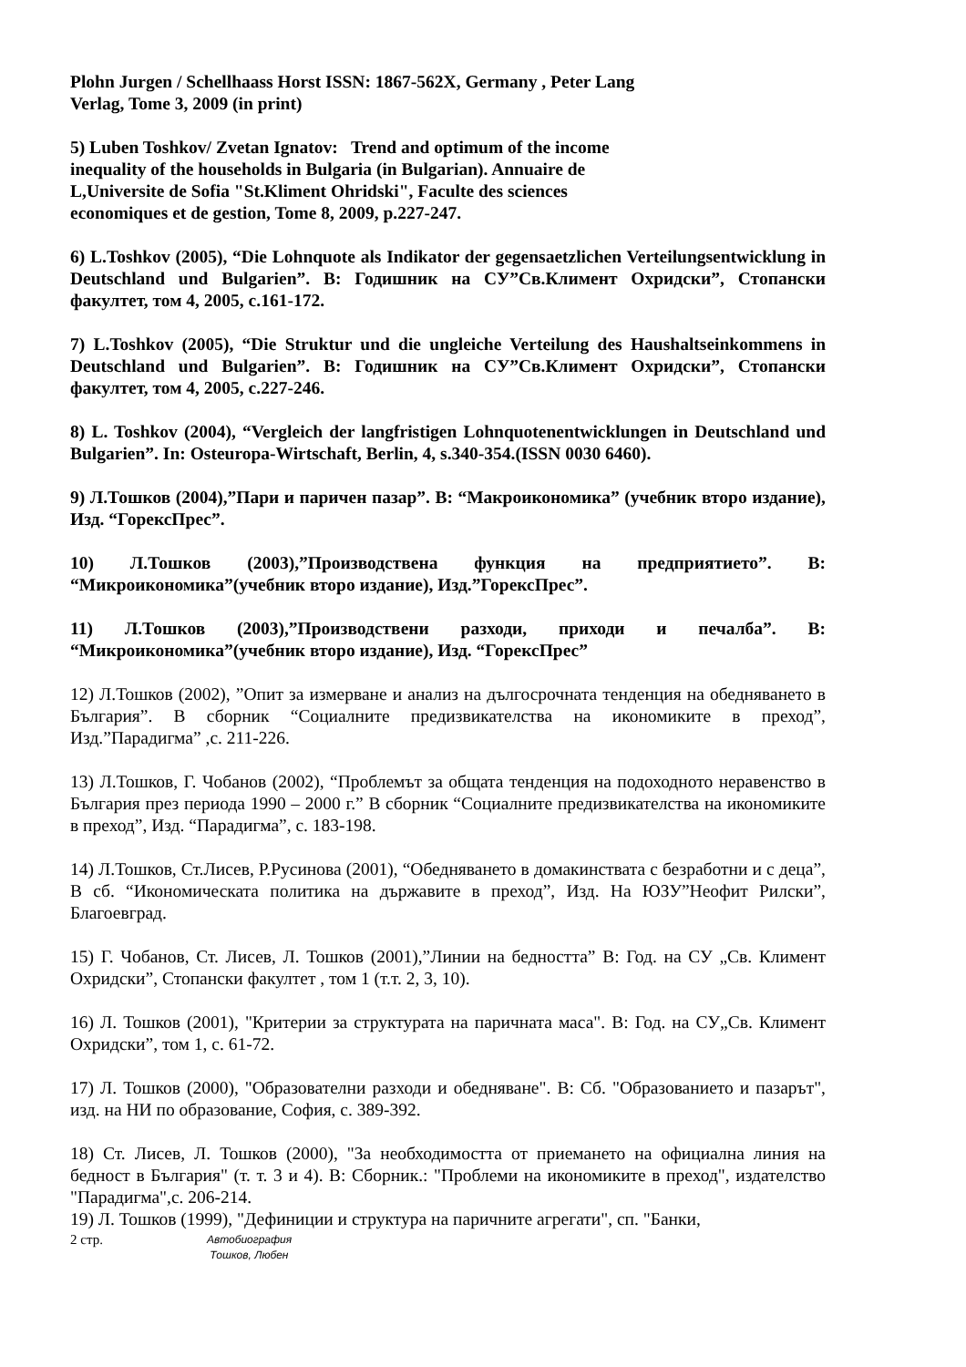Plohn Jurgen / Schellhaass Horst ISSN: 1867-562X, Germany , Peter Lang
Verlag, Tome 3, 2009 (in print)
5) Luben Toshkov/ Zvetan Ignatov: Trend and optimum of the income
inequality of the households in Bulgaria (in Bulgarian). Annuaire de
L,Universite de Sofia "St.Kliment Ohridski", Faculte des sciences
economiques et de gestion, Tome 8, 2009, p.227-247.
6) L.Toshkov (2005), “Die Lohnquote als Indikator der gegensaetzlichen Verteilungsentwicklung in Deutschland und Bulgarien”. В: Годишник на СУ”Св.Климент Охридски”, Стопански факултет, том 4, 2005, с.161-172.
7) L.Toshkov (2005), “Die Struktur und die ungleiche Verteilung des Haushaltseinkommens in Deutschland und Bulgarien”. В: Годишник на СУ”Св.Климент Охридски”, Стопански факултет, том 4, 2005, с.227-246.
8) L. Toshkov (2004), “Vergleich der langfristigen Lohnquotenentwicklungen in Deutschland und Bulgarien”. In: Osteuropa-Wirtschaft, Berlin, 4, s.340-354.(ISSN 0030 6460).
9) Л.Тошков (2004),”Пари и паричен пазар”. В: “Макроикономика” (учебник второ издание), Изд. “ГорексПрес”.
10) Л.Тошков (2003),”Производствена функция на предприятието”. В: “Микроикономика”(учебник второ издание), Изд.”ГорексПрес”.
11) Л.Тошков (2003),”Производствени разходи, приходи и печалба”. В: “Микроикономика”(учебник второ издание), Изд. “ГорексПрес”
12) Л.Тошков (2002), ”Опит за измерване и анализ на дългосрочната тенденция на обедняването в България”. В сборник “Социалните предизвикателства на икономиките в преход”, Изд.”Парадигма” ,с. 211-226.
13) Л.Тошков, Г. Чобанов (2002), “Проблемът за общата тенденция на подоходното неравенство в България през периода 1990 – 2000 г.” В сборник “Социалните предизвикателства на икономиките в преход”, Изд. “Парадигма”, с. 183-198.
14) Л.Тошков, Ст.Лисев, Р.Русинова (2001), “Обедняването в домакинствата с безработни и с деца”, В сб. “Икономическата политика на държавите в преход”, Изд. На ЮЗУ”Неофит Рилски”, Благоевград.
15) Г. Чобанов, Ст. Лисев, Л. Тошков (2001),”Линии на бедността” В: Год. на СУ „Св. Климент Охридски”, Стопански факултет , том 1 (т.т. 2, 3, 10).
16) Л. Тошков (2001), "Критерии за структурата на паричната маса". В: Год. на СУ„Св. Климент Охридски”, том 1, с. 61-72.
17) Л. Тошков (2000), "Образователни разходи и обедняване". В: Сб. "Образованието и пазарът", изд. на НИ по образование, София, с. 389-392.
18) Ст. Лисев, Л. Тошков (2000), "За необходимостта от приемането на официална линия на бедност в България" (т. т. 3 и 4). В: Сборник.: "Проблеми на икономиките в преход", издателство "Парадигма",с. 206-214.
19) Л. Тошков (1999), "Дефиниции и структура на паричните агрегати", сп. "Банки,
2 стр.
Автобиография
Тошков, Любен